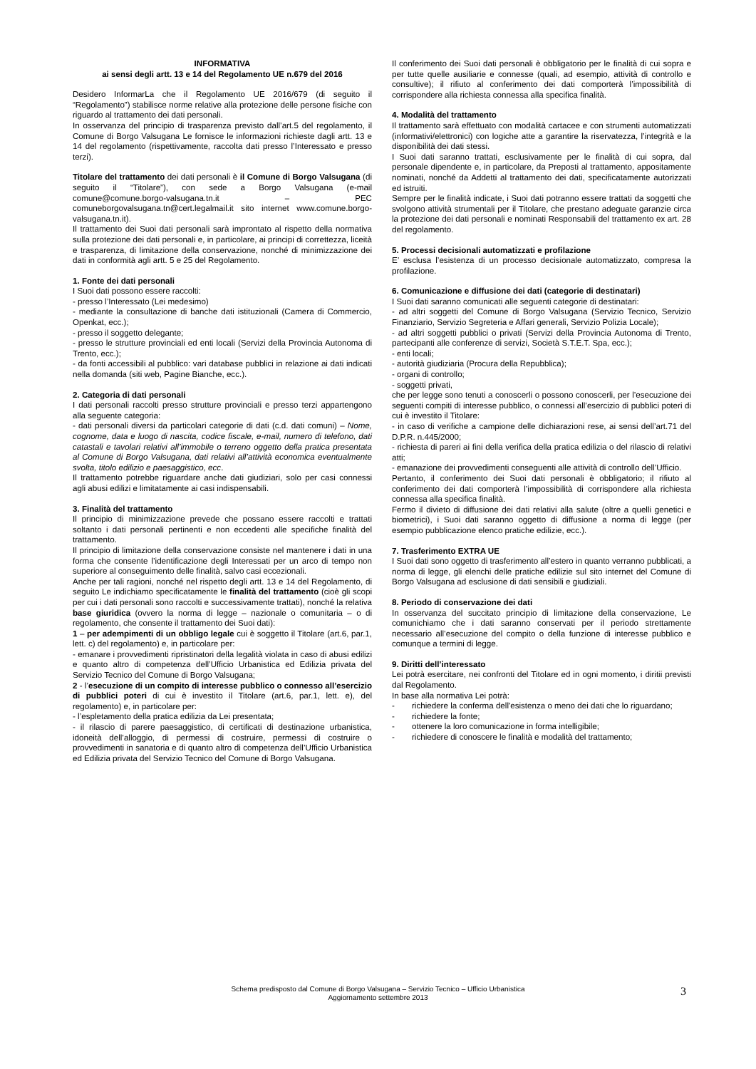INFORMATIVA
ai sensi degli artt. 13 e 14 del Regolamento UE n.679 del 2016
Desidero InformarLa che il Regolamento UE 2016/679 (di seguito il “Regolamento”) stabilisce norme relative alla protezione delle persone fisiche con riguardo al trattamento dei dati personali.
In osservanza del principio di trasparenza previsto dall’art.5 del regolamento, il Comune di Borgo Valsugana Le fornisce le informazioni richieste dagli artt. 13 e 14 del regolamento (rispettivamente, raccolta dati presso l’Interessato e presso terzi).
Titolare del trattamento dei dati personali è il Comune di Borgo Valsugana (di seguito il “Titolare”), con sede a Borgo Valsugana (e-mail comune@comune.borgo-valsugana.tn.it – PEC comuneborgovalsugana.tn@cert.legalmail.it sito internet www.comune.borgo-valsugana.tn.it).
Il trattamento dei Suoi dati personali sarà improntato al rispetto della normativa sulla protezione dei dati personali e, in particolare, ai principi di correttezza, liceità e trasparenza, di limitazione della conservazione, nonché di minimizzazione dei dati in conformità agli artt. 5 e 25 del Regolamento.
1. Fonte dei dati personali
I Suoi dati possono essere raccolti:
- presso l’Interessato (Lei medesimo)
- mediante la consultazione di banche dati istituzionali (Camera di Commercio, Openkat, ecc.);
- presso il soggetto delegante;
- presso le strutture provinciali ed enti locali (Servizi della Provincia Autonoma di Trento, ecc.);
- da fonti accessibili al pubblico: vari database pubblici in relazione ai dati indicati nella domanda (siti web, Pagine Bianche, ecc.).
2. Categoria di dati personali
I dati personali raccolti presso strutture provinciali e presso terzi appartengono alla seguente categoria:
- dati personali diversi da particolari categorie di dati (c.d. dati comuni) – Nome, cognome, data e luogo di nascita, codice fiscale, e-mail, numero di telefono, dati catastali e tavolari relativi all’immobile o terreno oggetto della pratica presentata al Comune di Borgo Valsugana, dati relativi all’attività economica eventualmente svolta, titolo edilizio e paesaggistico, ecc.
Il trattamento potrebbe riguardare anche dati giudiziari, solo per casi connessi agli abusi edilizi e limitatamente ai casi indispensabili.
3. Finalità del trattamento
Il principio di minimizzazione prevede che possano essere raccolti e trattati soltanto i dati personali pertinenti e non eccedenti alle specifiche finalità del trattamento.
Il principio di limitazione della conservazione consiste nel mantenere i dati in una forma che consente l’identificazione degli Interessati per un arco di tempo non superiore al conseguimento delle finalità, salvo casi eccezionali.
Anche per tali ragioni, nonché nel rispetto degli artt. 13 e 14 del Regolamento, di seguito Le indichiamo specificatamente le finalità del trattamento (cioè gli scopi per cui i dati personali sono raccolti e successivamente trattati), nonché la relativa base giuridica (ovvero la norma di legge – nazionale o comunitaria – o di regolamento, che consente il trattamento dei Suoi dati):
1 – per adempimenti di un obbligo legale cui è soggetto il Titolare (art.6, par.1, lett. c) del regolamento) e, in particolare per:
- emanare i provvedimenti ripristinatori della legalità violata in caso di abusi edilizi e quanto altro di competenza dell’Ufficio Urbanistica ed Edilizia privata del Servizio Tecnico del Comune di Borgo Valsugana;
2 - l’esecuzione di un compito di interesse pubblico o connesso all’esercizio di pubblici poteri di cui è investito il Titolare (art.6, par.1, lett. e), del regolamento) e, in particolare per:
- l’espletamento della pratica edilizia da Lei presentata;
- il rilascio di parere paesaggistico, di certificati di destinazione urbanistica, idoneità dell’alloggio, di permessi di costruire, permessi di costruire o provvedimenti in sanatoria e di quanto altro di competenza dell’Ufficio Urbanistica ed Edilizia privata del Servizio Tecnico del Comune di Borgo Valsugana.
Il conferimento dei Suoi dati personali è obbligatorio per le finalità di cui sopra e per tutte quelle ausiliarie e connesse (quali, ad esempio, attività di controllo e consultive); il rifiuto al conferimento dei dati comporterà l’impossibilità di corrispondere alla richiesta connessa alla specifica finalità.
4. Modalità del trattamento
Il trattamento sarà effettuato con modalità cartacee e con strumenti automatizzati (informativi/elettronici) con logiche atte a garantire la riservatezza, l’integrità e la disponibilità dei dati stessi.
I Suoi dati saranno trattati, esclusivamente per le finalità di cui sopra, dal personale dipendente e, in particolare, da Preposti al trattamento, appositamente nominati, nonché da Addetti al trattamento dei dati, specificatamente autorizzati ed istruiti.
Sempre per le finalità indicate, i Suoi dati potranno essere trattati da soggetti che svolgono attività strumentali per il Titolare, che prestano adeguate garanzie circa la protezione dei dati personali e nominati Responsabili del trattamento ex art. 28 del regolamento.
5. Processi decisionali automatizzati e profilazione
E’ esclusa l’esistenza di un processo decisionale automatizzato, compresa la profilazione.
6. Comunicazione e diffusione dei dati (categorie di destinatari)
I Suoi dati saranno comunicati alle seguenti categorie di destinatari:
- ad altri soggetti del Comune di Borgo Valsugana (Servizio Tecnico, Servizio Finanziario, Servizio Segreteria e Affari generali, Servizio Polizia Locale);
- ad altri soggetti pubblici o privati (Servizi della Provincia Autonoma di Trento, partecipanti alle conferenze di servizi, Società S.T.E.T. Spa, ecc.);
- enti locali;
- autorità giudiziaria (Procura della Repubblica);
- organi di controllo;
- soggetti privati,
che per legge sono tenuti a conoscerli o possono conoscerli, per l’esecuzione dei seguenti compiti di interesse pubblico, o connessi all’esercizio di pubblici poteri di cui è investito il Titolare:
- in caso di verifiche a campione delle dichiarazioni rese, ai sensi dell’art.71 del D.P.R. n.445/2000;
- richiesta di pareri ai fini della verifica della pratica edilizia o del rilascio di relativi atti;
- emanazione dei provvedimenti conseguenti alle attività di controllo dell’Ufficio.
Pertanto, il conferimento dei Suoi dati personali è obbligatorio; il rifiuto al conferimento dei dati comporterà l’impossibilità di corrispondere alla richiesta connessa alla specifica finalità.
Fermo il divieto di diffusione dei dati relativi alla salute (oltre a quelli genetici e biometrici), i Suoi dati saranno oggetto di diffusione a norma di legge (per esempio pubblicazione elenco pratiche edilizie, ecc.).
7. Trasferimento EXTRA UE
I Suoi dati sono oggetto di trasferimento all’estero in quanto verranno pubblicati, a norma di legge, gli elenchi delle pratiche edilizie sul sito internet del Comune di Borgo Valsugana ad esclusione di dati sensibili e giudiziali.
8. Periodo di conservazione dei dati
In osservanza del succitato principio di limitazione della conservazione, Le comunichiamo che i dati saranno conservati per il periodo strettamente necessario all’esecuzione del compito o della funzione di interesse pubblico e comunque a termini di legge.
9. Diritti dell’interessato
Lei potrà esercitare, nei confronti del Titolare ed in ogni momento, i diritii previsti dal Regolamento.
In base alla normativa Lei potrà:
- richiedere la conferma dell'esistenza o meno dei dati che lo riguardano;
- richiedere la fonte;
- ottenere la loro comunicazione in forma intelligibile;
- richiedere di conoscere le finalità e modalità del trattamento;
Schema predisposto dal Comune di Borgo Valsugana – Servizio Tecnico – Ufficio Urbanistica
Aggiornamento settembre 2013
3